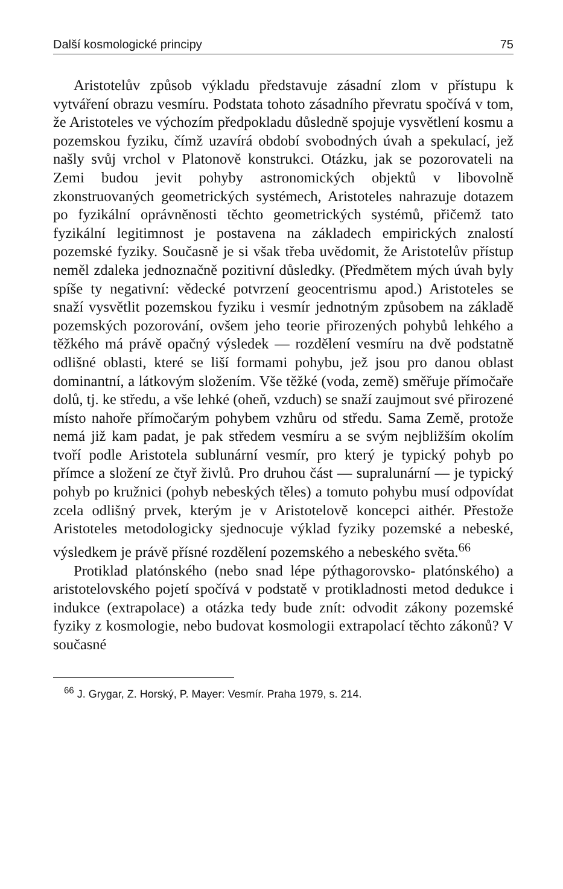Další kosmologické principy 75
Aristotelův způsob výkladu představuje zásadní zlom v přístupu k vytváření obrazu vesmíru. Podstata tohoto zásadního převratu spočívá v tom, že Aristoteles ve výchozím předpokladu důsledně spojuje vysvětlení kosmu a pozemskou fyziku, čímž uzavírá období svobodných úvah a spekulací, jež našly svůj vrchol v Platonově konstrukci. Otázku, jak se pozorovateli na Zemi budou jevit pohyby astronomických objektů v libovolně zkonstruovaných geometrických systémech, Aristoteles nahrazuje dotazem po fyzikální oprávněnosti těchto geometrických systémů, přičemž tato fyzikální legitimnost je postavena na základech empirických znalostí pozemské fyziky. Současně je si však třeba uvědomit, že Aristotelův přístup neměl zdaleka jednoznačně pozitivní důsledky. (Předmětem mých úvah byly spíše ty negativní: vědecké potvrzení geocentrismu apod.) Aristoteles se snaží vysvětlit pozemskou fyziku i vesmír jednotným způsobem na základě pozemských pozorování, ovšem jeho teorie přirozených pohybů lehkého a těžkého má právě opačný výsledek — rozdělení vesmíru na dvě podstatně odlišné oblasti, které se liší formami pohybu, jež jsou pro danou oblast dominantní, a látkovým složením. Vše těžké (voda, země) směřuje přímočaře dolů, tj. ke středu, a vše lehké (oheň, vzduch) se snaží zaujmout své přirozené místo nahoře přímočarým pohybem vzhůru od středu. Sama Země, protože nemá již kam padat, je pak středem vesmíru a se svým nejbližším okolím tvoří podle Aristotela sublunární vesmír, pro který je typický pohyb po přímce a složení ze čtyř živlů. Pro druhou část — supralunární — je typický pohyb po kružnici (pohyb nebeských těles) a tomuto pohybu musí odpovídat zcela odlišný prvek, kterým je v Aristotelově koncepci aithér. Přestože Aristoteles metodologicky sjednocuje výklad fyziky pozemské a nebeské, výsledkem je právě přísné rozdělení pozemského a nebeského světa.<sup>66</sup>
Protiklad platónského (nebo snad lépe pýthagorovsko- platónského) a aristotelovského pojetí spočívá v podstatě v protikladnosti metod dedukce i indukce (extrapolace) a otázka tedy bude znít: odvodit zákony pozemské fyziky z kosmologie, nebo budovat kosmologii extrapolací těchto zákonů? V současné
<sup>66</sup> J. Grygar, Z. Horský, P. Mayer: Vesmír. Praha 1979, s. 214.